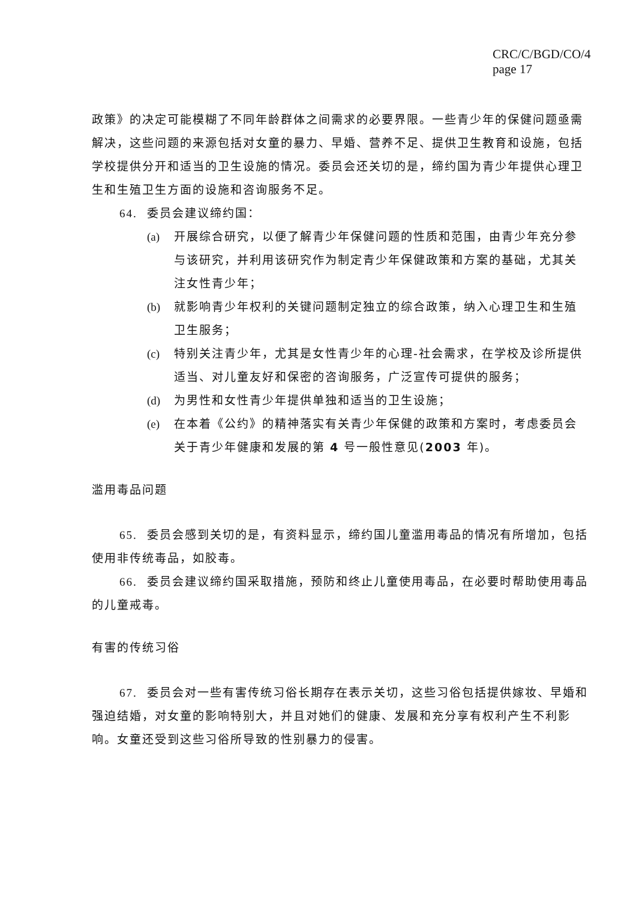CRC/C/BGD/CO/4
page 17
政策》的决定可能模糊了不同年龄群体之间需求的必要界限。一些青少年的保健问题亟需解决，这些问题的来源包括对女童的暴力、早婚、营养不足、提供卫生教育和设施，包括学校提供分开和适当的卫生设施的情况。委员会还关切的是，缔约国为青少年提供心理卫生和生殖卫生方面的设施和咨询服务不足。
64. 委员会建议缔约国：
(a) 开展综合研究，以便了解青少年保健问题的性质和范围，由青少年充分参与该研究，并利用该研究作为制定青少年保健政策和方案的基础，尤其关注女性青少年；
(b) 就影响青少年权利的关键问题制定独立的综合政策，纳入心理卫生和生殖卫生服务；
(c) 特别关注青少年，尤其是女性青少年的心理-社会需求，在学校及诊所提供适当、对儿童友好和保密的咨询服务，广泛宣传可提供的服务；
(d) 为男性和女性青少年提供单独和适当的卫生设施；
(e) 在本着《公约》的精神落实有关青少年保健的政策和方案时，考虑委员会关于青少年健康和发展的第 4 号一般性意见(2003 年)。
滥用毒品问题
65. 委员会感到关切的是，有资料显示，缔约国儿童滥用毒品的情况有所增加，包括使用非传统毒品，如胶毒。
66. 委员会建议缔约国采取措施，预防和终止儿童使用毒品，在必要时帮助使用毒品的儿童戒毒。
有害的传统习俗
67. 委员会对一些有害传统习俗长期存在表示关切，这些习俗包括提供嫁妆、早婚和强迫结婚，对女童的影响特别大，并且对她们的健康、发展和充分享有权利产生不利影响。女童还受到这些习俗所导致的性别暴力的侵害。